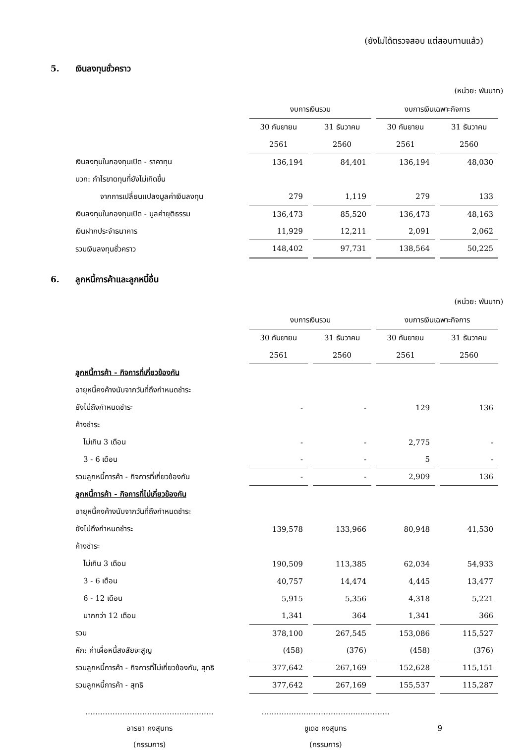(ยังไม่ได้ตรวจสอบ แต่สอบทานแล้ว)
5. เงินลงทุนชั่วคราว
(หน่วย: พันบาท)
| | งบการเงินรวม | | งบการเงินเฉพาะกิจการ | |
| | 30 กันยายน | 31 ธันวาคม | 30 กันยายน | 31 ธันวาคม |
| | 2561 | 2560 | 2561 | 2560 |
| เงินลงทุนในกองทุนเปิด - ราคาทุน | 136,194 | 84,401 | 136,194 | 48,030 |
| บวก: กำไรขาดทุนที่ยังไม่เกิดขึ้น | | | | |
| จากการเปลี่ยนแปลงมูลค่าเงินลงทุน | 279 | 1,119 | 279 | 133 |
| เงินลงทุนในกองทุนเปิด - มูลค่ายุติธรรม | 136,473 | 85,520 | 136,473 | 48,163 |
| เงินฝากประจำธนาคาร | 11,929 | 12,211 | 2,091 | 2,062 |
| รวมเงินลงทุนชั่วคราว | 148,402 | 97,731 | 138,564 | 50,225 |
6. ลูกหนี้การค้าและลูกหนี้อื่น
(หน่วย: พันบาท)
| | งบการเงินรวม | | งบการเงินเฉพาะกิจการ | |
| | 30 กันยายน | 31 ธันวาคม | 30 กันยายน | 31 ธันวาคม |
| | 2561 | 2560 | 2561 | 2560 |
| ลูกหนี้การค้า - กิจการที่เกี่ยวข้องกัน | | | | |
| อายุหนี้คงค้างนับจากวันที่ถึงกำหนดชำระ | | | | |
| ยังไม่ถึงกำหนดชำระ | - | - | 129 | 136 |
| ค้างชำระ | | | | |
| ไม่เกิน 3 เดือน | - | - | 2,775 | - |
| 3 - 6 เดือน | - | - | 5 | - |
| รวมลูกหนี้การค้า - กิจการที่เกี่ยวข้องกัน | - | - | 2,909 | 136 |
| ลูกหนี้การค้า - กิจการที่ไม่เกี่ยวข้องกัน | | | | |
| อายุหนี้คงค้างนับจากวันที่ถึงกำหนดชำระ | | | | |
| ยังไม่ถึงกำหนดชำระ | 139,578 | 133,966 | 80,948 | 41,530 |
| ค้างชำระ | | | | |
| ไม่เกิน 3 เดือน | 190,509 | 113,385 | 62,034 | 54,933 |
| 3 - 6 เดือน | 40,757 | 14,474 | 4,445 | 13,477 |
| 6 - 12 เดือน | 5,915 | 5,356 | 4,318 | 5,221 |
| มากกว่า 12 เดือน | 1,341 | 364 | 1,341 | 366 |
| รวม | 378,100 | 267,545 | 153,086 | 115,527 |
| หัก: ค่าเผื่อหนี้สงสัยจะสูญ | (458) | (376) | (458) | (376) |
| รวมลูกหนี้การค้า - กิจการที่ไม่เกี่ยวข้องกัน, สุทธิ | 377,642 | 267,169 | 152,628 | 115,151 |
| รวมลูกหนี้การค้า - สุทธิ | 377,642 | 267,169 | 155,537 | 115,287 |
…….……………………………...………
อารยา คงสุนทร
(กรรมการ)
………….…….……………….....………
ชูเดช คงสุนทร
(กรรมการ)
9